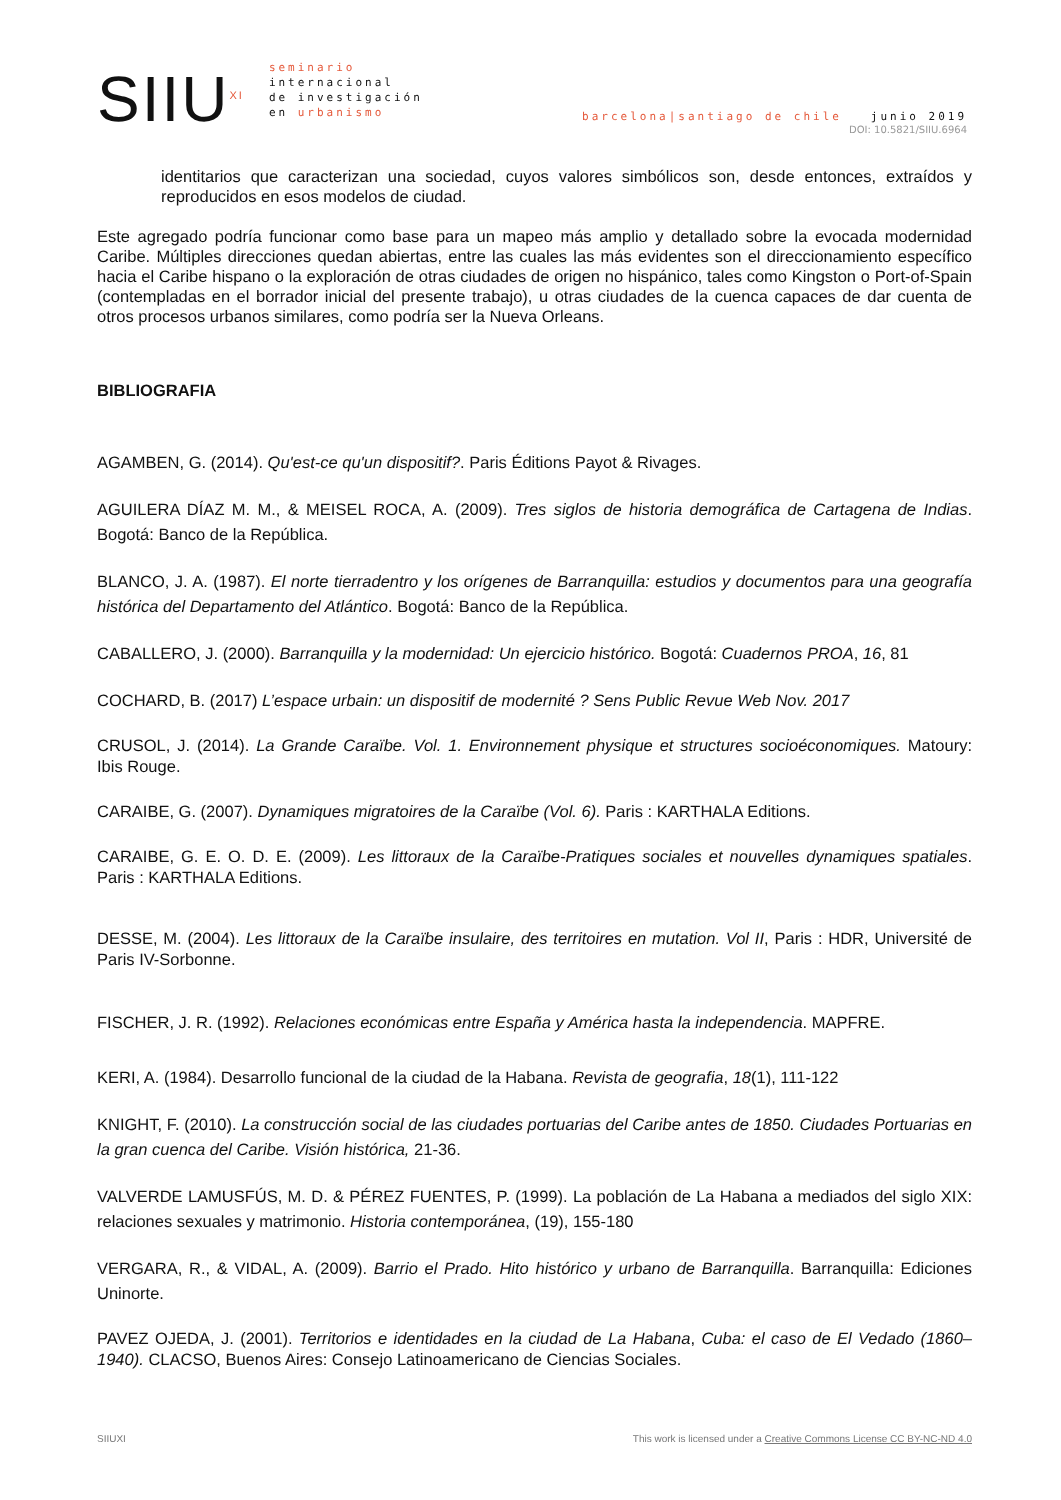SIIU<sup>XI</sup>
seminario
internacional
de investigación
en urbanismo
barcelona|santiago de chile junio 2019
DOI: 10.5821/SIIU.6964
identitarios que caracterizan una sociedad, cuyos valores simbólicos son, desde entonces, extraídos y reproducidos en esos modelos de ciudad.
Este agregado podría funcionar como base para un mapeo más amplio y detallado sobre la evocada modernidad Caribe. Múltiples direcciones quedan abiertas, entre las cuales las más evidentes son el direccionamiento específico hacia el Caribe hispano o la exploración de otras ciudades de origen no hispánico, tales como Kingston o Port-of-Spain (contempladas en el borrador inicial del presente trabajo), u otras ciudades de la cuenca capaces de dar cuenta de otros procesos urbanos similares, como podría ser la Nueva Orleans.
BIBLIOGRAFIA
AGAMBEN, G. (2014). Qu'est-ce qu'un dispositif?. Paris Éditions Payot & Rivages.
AGUILERA DÍAZ M. M., & MEISEL ROCA, A. (2009). Tres siglos de historia demográfica de Cartagena de Indias. Bogotá: Banco de la República.
BLANCO, J. A. (1987). El norte tierradentro y los orígenes de Barranquilla: estudios y documentos para una geografía histórica del Departamento del Atlántico. Bogotá: Banco de la República.
CABALLERO, J. (2000). Barranquilla y la modernidad: Un ejercicio histórico. Bogotá: Cuadernos PROA, 16, 81
COCHARD, B. (2017) L’espace urbain: un dispositif de modernité ? Sens Public Revue Web Nov. 2017
CRUSOL, J. (2014). La Grande Caraïbe. Vol. 1. Environnement physique et structures socioéconomiques. Matoury: Ibis Rouge.
CARAIBE, G. (2007). Dynamiques migratoires de la Caraïbe (Vol. 6). Paris : KARTHALA Editions.
CARAIBE, G. E. O. D. E. (2009). Les littoraux de la Caraïbe-Pratiques sociales et nouvelles dynamiques spatiales. Paris : KARTHALA Editions.
DESSE, M. (2004). Les littoraux de la Caraïbe insulaire, des territoires en mutation. Vol II, Paris : HDR, Université de Paris IV-Sorbonne.
FISCHER, J. R. (1992). Relaciones económicas entre España y América hasta la independencia. MAPFRE.
KERI, A. (1984). Desarrollo funcional de la ciudad de la Habana. Revista de geografia, 18(1), 111-122
KNIGHT, F. (2010). La construcción social de las ciudades portuarias del Caribe antes de 1850. Ciudades Portuarias en la gran cuenca del Caribe. Visión histórica, 21-36.
VALVERDE LAMUSFÚS, M. D. & PÉREZ FUENTES, P. (1999). La población de La Habana a mediados del siglo XIX: relaciones sexuales y matrimonio. Historia contemporánea, (19), 155-180
VERGARA, R., & VIDAL, A. (2009). Barrio el Prado. Hito histórico y urbano de Barranquilla. Barranquilla: Ediciones Uninorte.
PAVEZ OJEDA, J. (2001). Territorios e identidades en la ciudad de La Habana, Cuba: el caso de El Vedado (1860–1940). CLACSO, Buenos Aires: Consejo Latinoamericano de Ciencias Sociales.
SIIUXI This work is licensed under a Creative Commons License CC BY-NC-ND 4.0